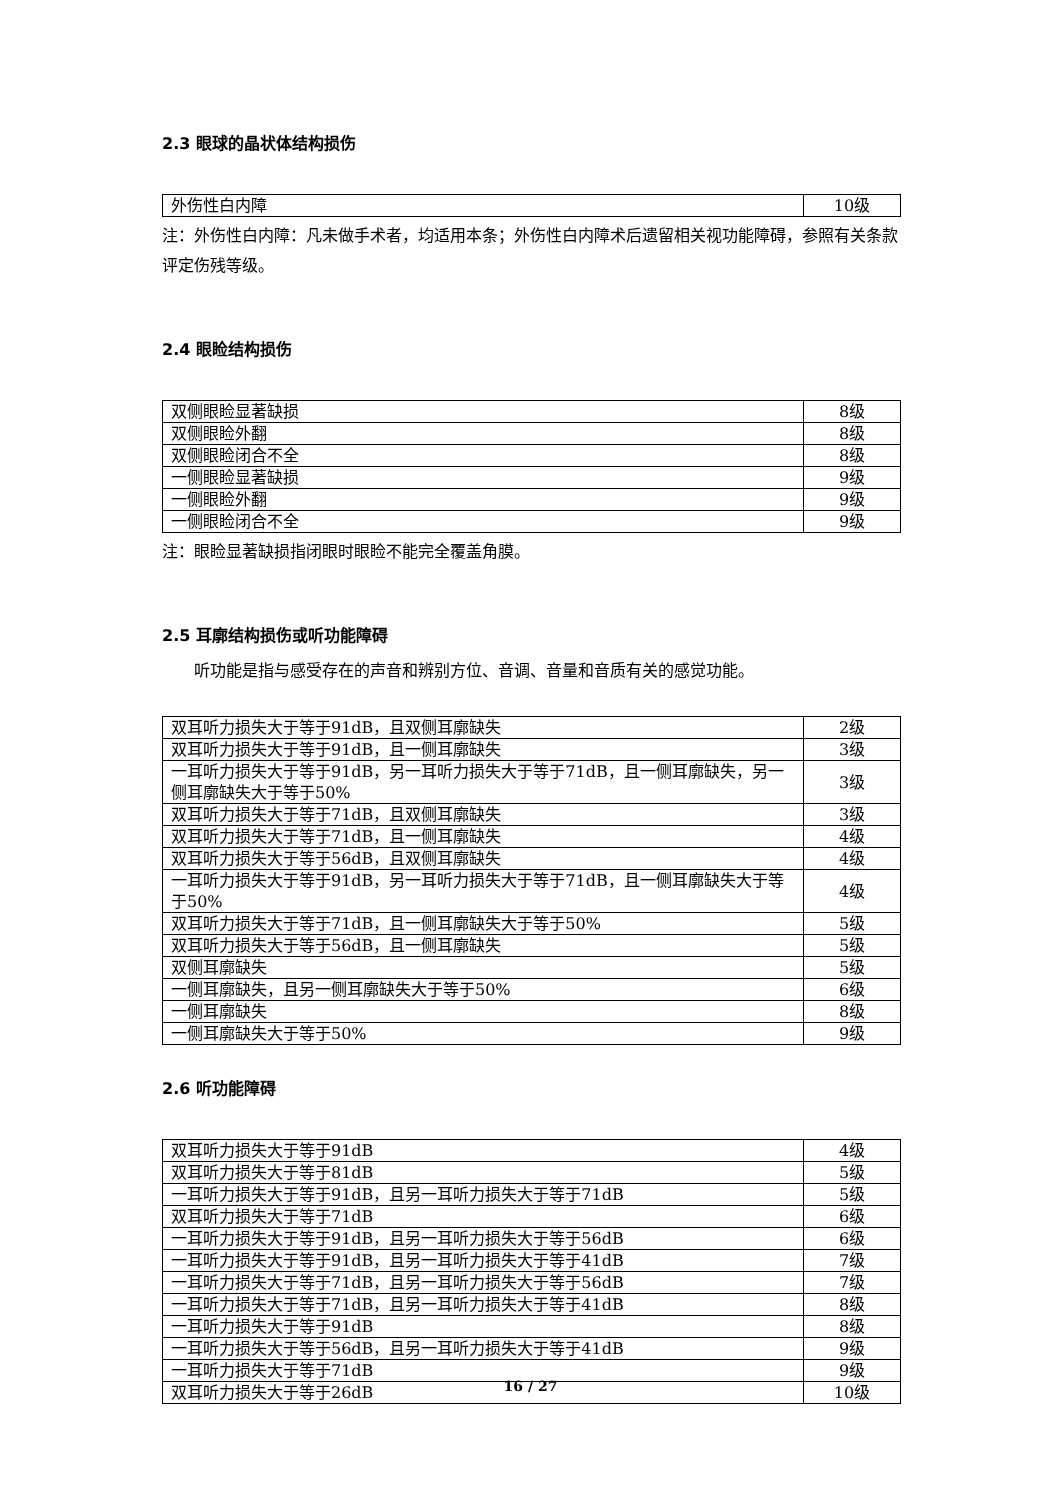2.3 眼球的晶状体结构损伤
| 外伤性白内障 | 10级 |
注：外伤性白内障：凡未做手术者，均适用本条；外伤性白内障术后遗留相关视功能障碍，参照有关条款评定伤残等级。
2.4 眼睑结构损伤
| 双侧眼睑显著缺损 | 8级 |
| 双侧眼睑外翻 | 8级 |
| 双侧眼睑闭合不全 | 8级 |
| 一侧眼睑显著缺损 | 9级 |
| 一侧眼睑外翻 | 9级 |
| 一侧眼睑闭合不全 | 9级 |
注：眼睑显著缺损指闭眼时眼睑不能完全覆盖角膜。
2.5 耳廓结构损伤或听功能障碍
听功能是指与感受存在的声音和辨别方位、音调、音量和音质有关的感觉功能。
| 双耳听力损失大于等于91dB，且双侧耳廓缺失 | 2级 |
| 双耳听力损失大于等于91dB，且一侧耳廓缺失 | 3级 |
| 一耳听力损失大于等于91dB，另一耳听力损失大于等于71dB，且一侧耳廓缺失，另一侧耳廓缺失大于等于50% | 3级 |
| 双耳听力损失大于等于71dB，且双侧耳廓缺失 | 3级 |
| 双耳听力损失大于等于71dB，且一侧耳廓缺失 | 4级 |
| 双耳听力损失大于等于56dB，且双侧耳廓缺失 | 4级 |
| 一耳听力损失大于等于91dB，另一耳听力损失大于等于71dB，且一侧耳廓缺失大于等于50% | 4级 |
| 双耳听力损失大于等于71dB，且一侧耳廓缺失大于等于50% | 5级 |
| 双耳听力损失大于等于56dB，且一侧耳廓缺失 | 5级 |
| 双侧耳廓缺失 | 5级 |
| 一侧耳廓缺失，且另一侧耳廓缺失大于等于50% | 6级 |
| 一侧耳廓缺失 | 8级 |
| 一侧耳廓缺失大于等于50% | 9级 |
2.6 听功能障碍
| 双耳听力损失大于等于91dB | 4级 |
| 双耳听力损失大于等于81dB | 5级 |
| 一耳听力损失大于等于91dB，且另一耳听力损失大于等于71dB | 5级 |
| 双耳听力损失大于等于71dB | 6级 |
| 一耳听力损失大于等于91dB，且另一耳听力损失大于等于56dB | 6级 |
| 一耳听力损失大于等于91dB，且另一耳听力损失大于等于41dB | 7级 |
| 一耳听力损失大于等于71dB，且另一耳听力损失大于等于56dB | 7级 |
| 一耳听力损失大于等于71dB，且另一耳听力损失大于等于41dB | 8级 |
| 一耳听力损失大于等于91dB | 8级 |
| 一耳听力损失大于等于56dB，且另一耳听力损失大于等于41dB | 9级 |
| 一耳听力损失大于等于71dB | 9级 |
| 双耳听力损失大于等于26dB | 10级 |
16 / 27